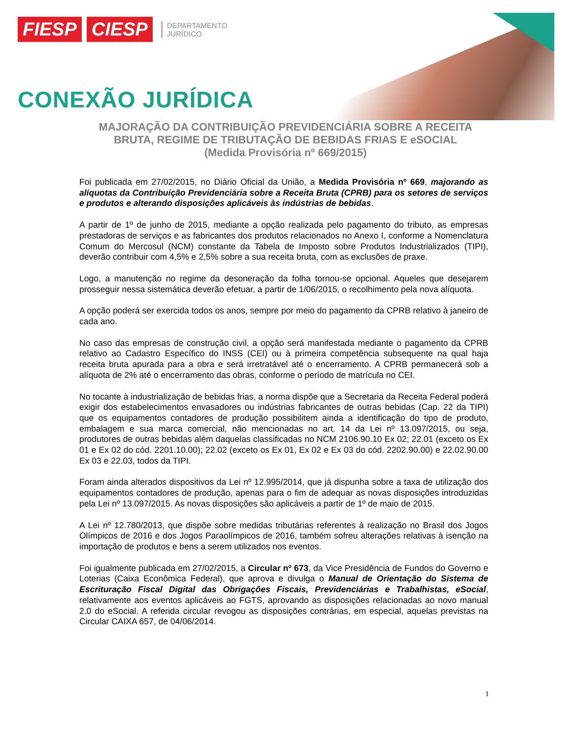FIESP CIESP
DEPARTAMENTO
JURÍDICO
CONEXÃO JURÍDICA
MAJORAÇÃO DA CONTRIBUIÇÃO PREVIDENCIÁRIA SOBRE A RECEITA
BRUTA, REGIME DE TRIBUTAÇÃO DE BEBIDAS FRIAS E eSOCIAL
(Medida Provisória nº 669/2015)
Foi publicada em 27/02/2015, no Diário Oficial da União, a Medida Provisória nº 669, majorando as alíquotas da Contribuição Previdenciária sobre a Receita Bruta (CPRB) para os setores de serviços e produtos e alterando disposições aplicáveis às indústrias de bebidas.
A partir de 1º de junho de 2015, mediante a opção realizada pelo pagamento do tributo, as empresas prestadoras de serviços e as fabricantes dos produtos relacionados no Anexo I, conforme a Nomenclatura Comum do Mercosul (NCM) constante da Tabela de Imposto sobre Produtos Industrializados (TIPI), deverão contribuir com 4,5% e 2,5% sobre a sua receita bruta, com as exclusões de praxe.
Logo, a manutenção no regime da desoneração da folha tornou-se opcional. Aqueles que desejarem prosseguir nessa sistemática deverão efetuar, a partir de 1/06/2015, o recolhimento pela nova alíquota.
A opção poderá ser exercida todos os anos, sempre por meio do pagamento da CPRB relativo à janeiro de cada ano.
No caso das empresas de construção civil, a opção será manifestada mediante o pagamento da CPRB relativo ao Cadastro Específico do INSS (CEI) ou à primeira competência subsequente na qual haja receita bruta apurada para a obra e será irretratável até o encerramento. A CPRB permanecerá sob a alíquota de 2% até o encerramento das obras, conforme o período de matrícula no CEI.
No tocante à industrialização de bebidas frias, a norma dispõe que a Secretaria da Receita Federal poderá exigir dos estabelecimentos envasadores ou indústrias fabricantes de outras bebidas (Cap. 22 da TIPI) que os equipamentos contadores de produção possibilitem ainda a identificação do tipo de produto, embalagem e sua marca comercial, não mencionadas no art. 14 da Lei nº 13.097/2015, ou seja, produtores de outras bebidas além daquelas classificadas no NCM 2106.90.10 Ex 02; 22.01 (exceto os Ex 01 e Ex 02 do cód. 2201.10.00); 22.02 (exceto os Ex 01, Ex 02 e Ex 03 do cód. 2202.90.00) e 22.02.90.00 Ex 03 e 22.03, todos da TIPI.
Foram ainda alterados dispositivos da Lei nº 12.995/2014, que já dispunha sobre a taxa de utilização dos equipamentos contadores de produção, apenas para o fim de adequar as novas disposições introduzidas pela Lei nº 13.097/2015. As novas disposições são aplicáveis a partir de 1º de maio de 2015.
A Lei nº 12.780/2013, que dispõe sobre medidas tributárias referentes à realização no Brasil dos Jogos Olímpicos de 2016 e dos Jogos Paraolímpicos de 2016, também sofreu alterações relativas à isenção na importação de produtos e bens a serem utilizados nos eventos.
Foi igualmente publicada em 27/02/2015, a Circular nº 673, da Vice Presidência de Fundos do Governo e Loterias (Caixa Econômica Federal), que aprova e divulga o Manual de Orientação do Sistema de Escrituração Fiscal Digital das Obrigações Fiscais, Previdenciárias e Trabalhistas, eSocial, relativamente aos eventos aplicáveis ao FGTS, aprovando as disposições relacionadas ao novo manual 2.0 do eSocial. A referida circular revogou as disposições contrárias, em especial, aquelas previstas na Circular CAIXA 657, de 04/06/2014.
1